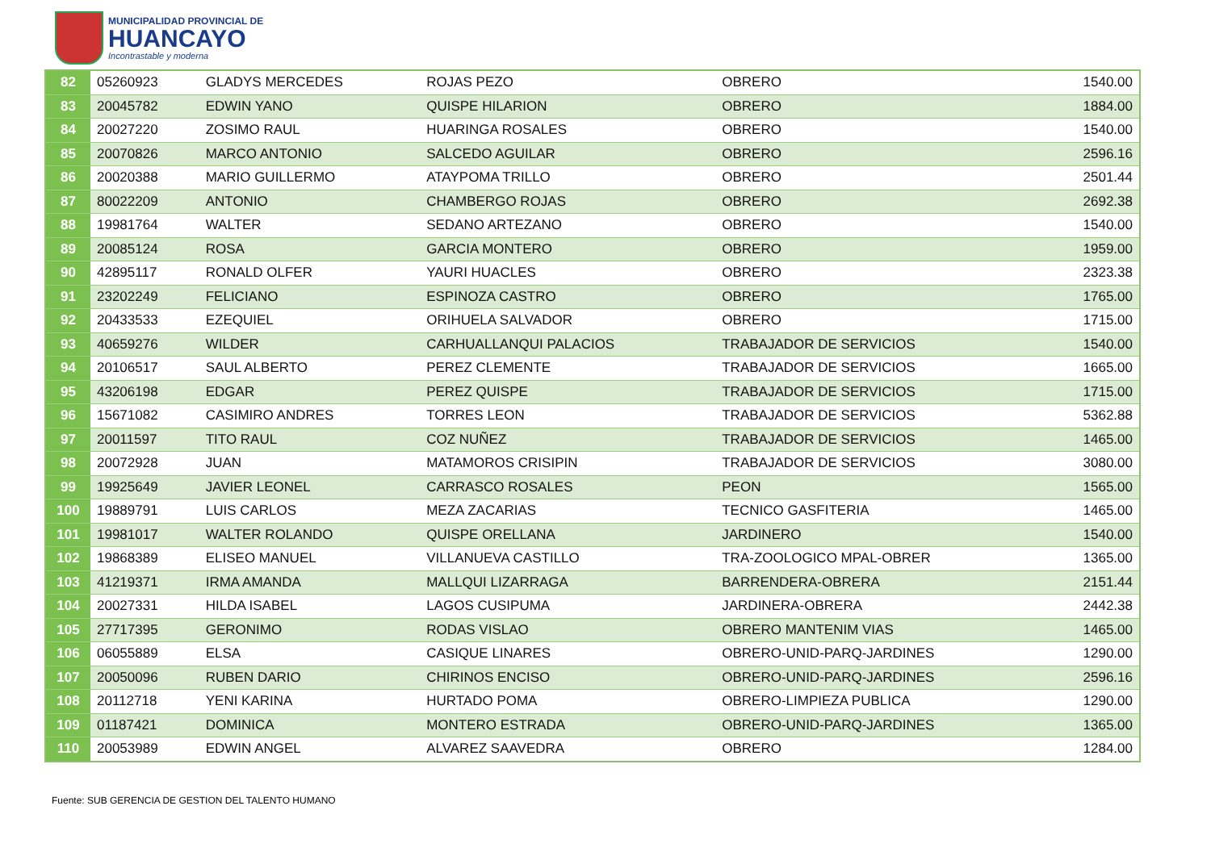MUNICIPALIDAD PROVINCIAL DE
HUANCAYO
Incontrastable y moderna
| 82 | 05260923 | GLADYS MERCEDES | ROJAS PEZO | OBRERO | 1540.00 |
| 83 | 20045782 | EDWIN YANO | QUISPE HILARION | OBRERO | 1884.00 |
| 84 | 20027220 | ZOSIMO RAUL | HUARINGA ROSALES | OBRERO | 1540.00 |
| 85 | 20070826 | MARCO ANTONIO | SALCEDO AGUILAR | OBRERO | 2596.16 |
| 86 | 20020388 | MARIO GUILLERMO | ATAYPOMA TRILLO | OBRERO | 2501.44 |
| 87 | 80022209 | ANTONIO | CHAMBERGO ROJAS | OBRERO | 2692.38 |
| 88 | 19981764 | WALTER | SEDANO ARTEZANO | OBRERO | 1540.00 |
| 89 | 20085124 | ROSA | GARCIA MONTERO | OBRERO | 1959.00 |
| 90 | 42895117 | RONALD OLFER | YAURI HUACLES | OBRERO | 2323.38 |
| 91 | 23202249 | FELICIANO | ESPINOZA CASTRO | OBRERO | 1765.00 |
| 92 | 20433533 | EZEQUIEL | ORIHUELA SALVADOR | OBRERO | 1715.00 |
| 93 | 40659276 | WILDER | CARHUALLANQUI PALACIOS | TRABAJADOR DE SERVICIOS | 1540.00 |
| 94 | 20106517 | SAUL ALBERTO | PEREZ CLEMENTE | TRABAJADOR DE SERVICIOS | 1665.00 |
| 95 | 43206198 | EDGAR | PEREZ QUISPE | TRABAJADOR DE SERVICIOS | 1715.00 |
| 96 | 15671082 | CASIMIRO ANDRES | TORRES LEON | TRABAJADOR DE SERVICIOS | 5362.88 |
| 97 | 20011597 | TITO RAUL | COZ NUÑEZ | TRABAJADOR DE SERVICIOS | 1465.00 |
| 98 | 20072928 | JUAN | MATAMOROS CRISIPIN | TRABAJADOR DE SERVICIOS | 3080.00 |
| 99 | 19925649 | JAVIER LEONEL | CARRASCO ROSALES | PEON | 1565.00 |
| 100 | 19889791 | LUIS CARLOS | MEZA ZACARIAS | TECNICO GASFITERIA | 1465.00 |
| 101 | 19981017 | WALTER ROLANDO | QUISPE ORELLANA | JARDINERO | 1540.00 |
| 102 | 19868389 | ELISEO MANUEL | VILLANUEVA CASTILLO | TRA-ZOOLOGICO MPAL-OBRER | 1365.00 |
| 103 | 41219371 | IRMA AMANDA | MALLQUI LIZARRAGA | BARRENDERA-OBRERA | 2151.44 |
| 104 | 20027331 | HILDA ISABEL | LAGOS CUSIPUMA | JARDINERA-OBRERA | 2442.38 |
| 105 | 27717395 | GERONIMO | RODAS VISLAO | OBRERO MANTENIM VIAS | 1465.00 |
| 106 | 06055889 | ELSA | CASIQUE LINARES | OBRERO-UNID-PARQ-JARDINES | 1290.00 |
| 107 | 20050096 | RUBEN DARIO | CHIRINOS ENCISO | OBRERO-UNID-PARQ-JARDINES | 2596.16 |
| 108 | 20112718 | YENI KARINA | HURTADO POMA | OBRERO-LIMPIEZA PUBLICA | 1290.00 |
| 109 | 01187421 | DOMINICA | MONTERO ESTRADA | OBRERO-UNID-PARQ-JARDINES | 1365.00 |
| 110 | 20053989 | EDWIN ANGEL | ALVAREZ SAAVEDRA | OBRERO | 1284.00 |
Fuente: SUB GERENCIA DE GESTION DEL TALENTO HUMANO